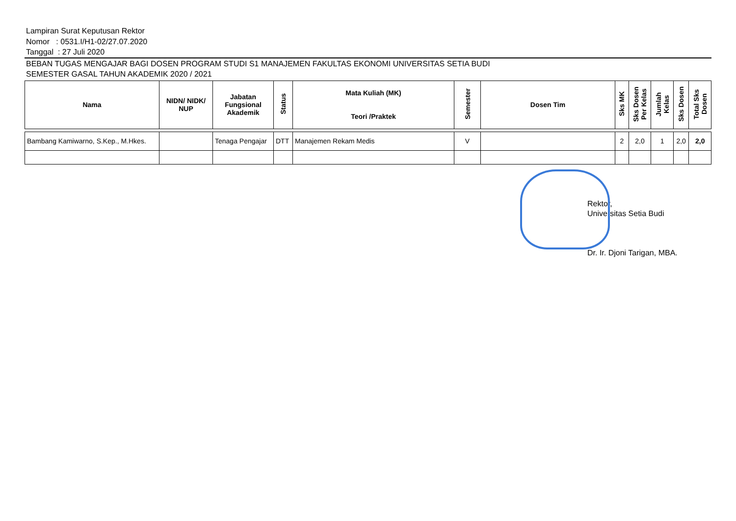Lampiran Surat Keputusan Rektor
Nomor : 0531.I/H1-02/27.07.2020
Tanggal : 27 Juli 2020
BEBAN TUGAS MENGAJAR BAGI DOSEN PROGRAM STUDI S1 MANAJEMEN FAKULTAS EKONOMI UNIVERSITAS SETIA BUDI
SEMESTER GASAL TAHUN AKADEMIK 2020 / 2021
| Nama | NIDN/ NIDK/ NUP | Jabatan Fungsional Akademik | Status | Mata Kuliah (MK) Teori /Praktek | Semester | Dosen Tim | Sks MK | Sks Dosen Per Kelas | Jumlah Kelas | Sks Dosen | Total Sks Dosen |
| --- | --- | --- | --- | --- | --- | --- | --- | --- | --- | --- | --- |
| Bambang Kamiwarno, S.Kep., M.Hkes. | | Tenaga Pengajar | DTT | Manajemen Rekam Medis | V | | 2 | 2,0 | 1 | 2,0 | 2,0 |
Rektor,
Universitas Setia Budi
Dr. Ir. Djoni Tarigan, MBA.